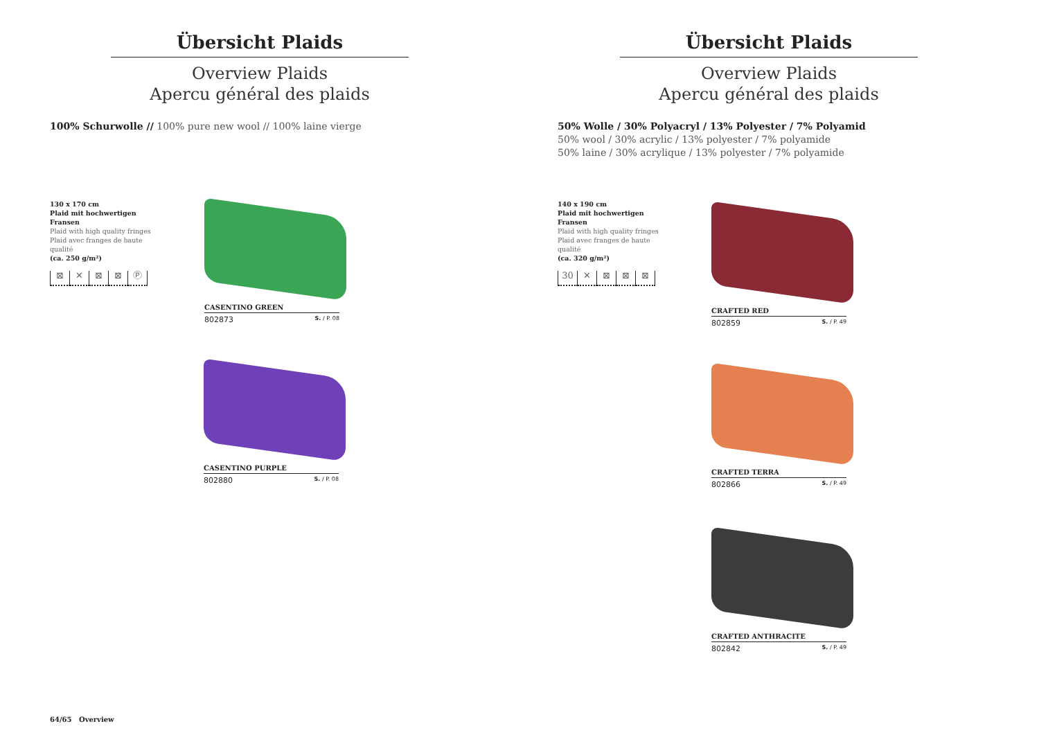Übersicht Plaids
Overview Plaids
Apercu général des plaids
100% Schurwolle // 100% pure new wool // 100% laine vierge
130 x 170 cm
Plaid mit hochwertigen Fransen
Plaid with high quality fringes
Plaid avec franges de haute qualité
(ca. 250 g/m²)
⊠ ✕ ⊠ ⊠ Ⓟ
CASENTINO GREEN
802873 S. / P. 08
CASENTINO PURPLE
802880 S. / P. 08
64/65 Overview
Übersicht Plaids
Overview Plaids
Apercu général des plaids
50% Wolle / 30% Polyacryl / 13% Polyester / 7% Polyamid
50% wool / 30% acrylic / 13% polyester / 7% polyamide
50% laine / 30% acrylique / 13% polyester / 7% polyamide
140 x 190 cm
Plaid mit hochwertigen Fransen
Plaid with high quality fringes
Plaid avec franges de haute qualité
(ca. 320 g/m²)
30 ✕ ⊠ ⊠ ⊠
CRAFTED RED
802859 S. / P. 49
CRAFTED TERRA
802866 S. / P. 49
CRAFTED ANTHRACITE
802842 S. / P. 49